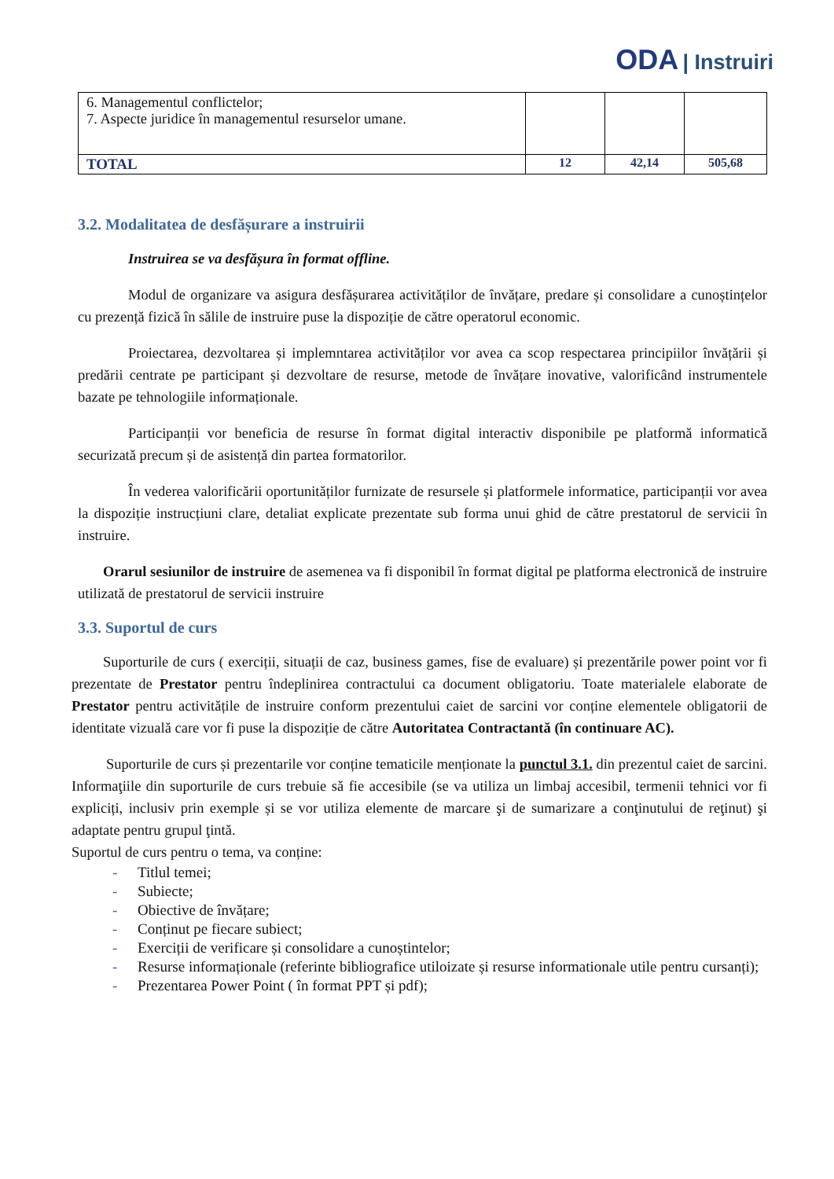ODA | Instruiri
| 6. Managementul conflictelor; 7. Aspecte juridice în managementul resurselor umane. | | | |
| TOTAL | 12 | 42,14 | 505,68 |
3.2. Modalitatea de desfășurare a instruirii
Instruirea se va desfășura în format offline.
Modul de organizare va asigura desfășurarea activităților de învățare, predare și consolidare a cunoștințelor cu prezență fizică în sălile de instruire puse la dispoziție de către operatorul economic.
Proiectarea, dezvoltarea și implemntarea activităților vor avea ca scop respectarea principiilor învățării și predării centrate pe participant și dezvoltare de resurse, metode de învățare inovative, valorificând instrumentele bazate pe tehnologiile informaționale.
Participanții vor beneficia de resurse în format digital interactiv disponibile pe platformă informatică securizată precum și de asistență din partea formatorilor.
În vederea valorificării oportunităților furnizate de resursele și platformele informatice, participanții vor avea la dispoziție instrucțiuni clare, detaliat explicate prezentate sub forma unui ghid de către prestatorul de servicii în instruire.
Orarul sesiunilor de instruire de asemenea va fi disponibil în format digital pe platforma electronică de instruire utilizată de prestatorul de servicii instruire
3.3. Suportul de curs
Suporturile de curs ( exerciții, situații de caz, business games, fise de evaluare) și prezentările power point vor fi prezentate de Prestator pentru îndeplinirea contractului ca document obligatoriu. Toate materialele elaborate de Prestator pentru activitățile de instruire conform prezentului caiet de sarcini vor conține elementele obligatorii de identitate vizuală care vor fi puse la dispoziție de către Autoritatea Contractantă (în continuare AC).
Suporturile de curs și prezentarile vor conține tematicile menționate la punctul 3.1. din prezentul caiet de sarcini. Informaţiile din suporturile de curs trebuie să fie accesibile (se va utiliza un limbaj accesibil, termenii tehnici vor fi expliciți, inclusiv prin exemple și se vor utiliza elemente de marcare şi de sumarizare a conţinutului de reţinut) şi adaptate pentru grupul ţintă.
Suportul de curs pentru o tema, va conține:
- Titlul temei;
- Subiecte;
- Obiective de învățare;
- Conținut pe fiecare subiect;
- Exerciții de verificare și consolidare a cunoștintelor;
- Resurse informaționale (referinte bibliografice utiloizate și resurse informationale utile pentru cursanți);
- Prezentarea Power Point ( în format PPT și pdf);